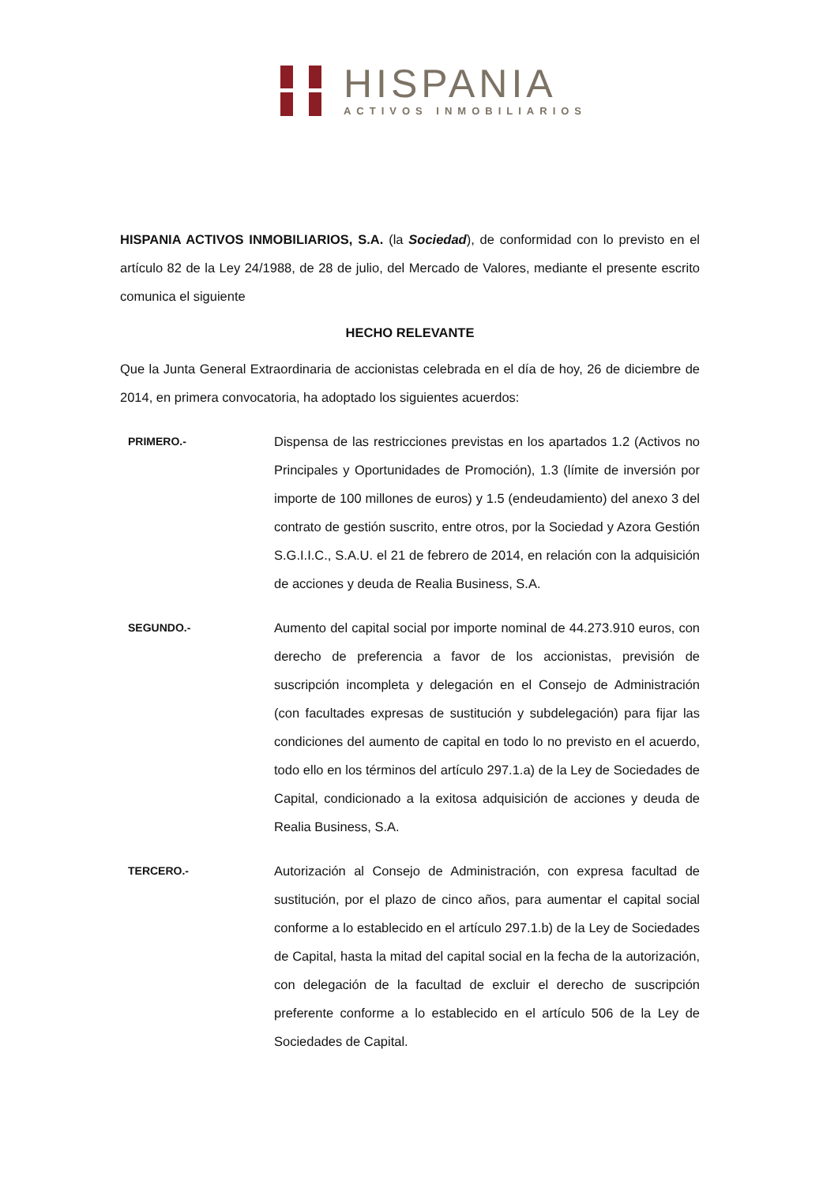HISPANIA
ACTIVOS INMOBILIARIOS
HISPANIA ACTIVOS INMOBILIARIOS, S.A. (la Sociedad), de conformidad con lo previsto en el artículo 82 de la Ley 24/1988, de 28 de julio, del Mercado de Valores, mediante el presente escrito comunica el siguiente
HECHO RELEVANTE
Que la Junta General Extraordinaria de accionistas celebrada en el día de hoy, 26 de diciembre de 2014, en primera convocatoria, ha adoptado los siguientes acuerdos:
PRIMERO.-
Dispensa de las restricciones previstas en los apartados 1.2 (Activos no Principales y Oportunidades de Promoción), 1.3 (límite de inversión por importe de 100 millones de euros) y 1.5 (endeudamiento) del anexo 3 del contrato de gestión suscrito, entre otros, por la Sociedad y Azora Gestión S.G.I.I.C., S.A.U. el 21 de febrero de 2014, en relación con la adquisición de acciones y deuda de Realia Business, S.A.
SEGUNDO.-
Aumento del capital social por importe nominal de 44.273.910 euros, con derecho de preferencia a favor de los accionistas, previsión de suscripción incompleta y delegación en el Consejo de Administración (con facultades expresas de sustitución y subdelegación) para fijar las condiciones del aumento de capital en todo lo no previsto en el acuerdo, todo ello en los términos del artículo 297.1.a) de la Ley de Sociedades de Capital, condicionado a la exitosa adquisición de acciones y deuda de Realia Business, S.A.
TERCERO.-
Autorización al Consejo de Administración, con expresa facultad de sustitución, por el plazo de cinco años, para aumentar el capital social conforme a lo establecido en el artículo 297.1.b) de la Ley de Sociedades de Capital, hasta la mitad del capital social en la fecha de la autorización, con delegación de la facultad de excluir el derecho de suscripción preferente conforme a lo establecido en el artículo 506 de la Ley de Sociedades de Capital.